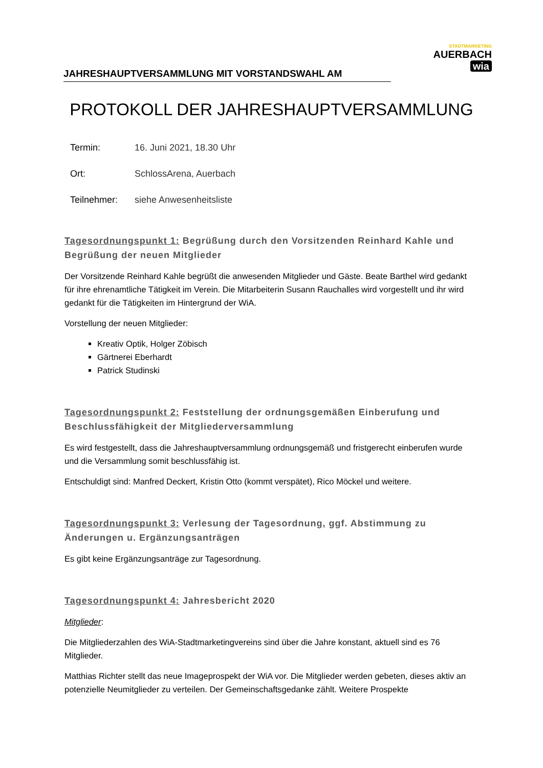JAHRESHAUPTVERSAMMLUNG MIT VORSTANDSWAHL AM
STADTMARKETING
AUERBACH wia
PROTOKOLL DER JAHRESHAUPTVERSAMMLUNG
Termin: 16. Juni 2021, 18.30 Uhr
Ort: SchlossArena, Auerbach
Teilnehmer: siehe Anwesenheitsliste
Tagesordnungspunkt 1: Begrüßung durch den Vorsitzenden Reinhard Kahle und Begrüßung der neuen Mitglieder
Der Vorsitzende Reinhard Kahle begrüßt die anwesenden Mitglieder und Gäste. Beate Barthel wird gedankt für ihre ehrenamtliche Tätigkeit im Verein. Die Mitarbeiterin Susann Rauchalles wird vorgestellt und ihr wird gedankt für die Tätigkeiten im Hintergrund der WiA.
Vorstellung der neuen Mitglieder:
Kreativ Optik, Holger Zöbisch
Gärtnerei Eberhardt
Patrick Studinski
Tagesordnungspunkt 2: Feststellung der ordnungsgemäßen Einberufung und Beschlussfähigkeit der Mitgliederversammlung
Es wird festgestellt, dass die Jahreshauptversammlung ordnungsgemäß und fristgerecht einberufen wurde und die Versammlung somit beschlussfähig ist.
Entschuldigt sind: Manfred Deckert, Kristin Otto (kommt verspätet), Rico Möckel und weitere.
Tagesordnungspunkt 3: Verlesung der Tagesordnung, ggf. Abstimmung zu Änderungen u. Ergänzungsanträgen
Es gibt keine Ergänzungsanträge zur Tagesordnung.
Tagesordnungspunkt 4: Jahresbericht 2020
Mitglieder:
Die Mitgliederzahlen des WiA-Stadtmarketingvereins sind über die Jahre konstant, aktuell sind es 76 Mitglieder.
Matthias Richter stellt das neue Imageprospekt der WiA vor. Die Mitglieder werden gebeten, dieses aktiv an potenzielle Neumitglieder zu verteilen. Der Gemeinschaftsgedanke zählt. Weitere Prospekte